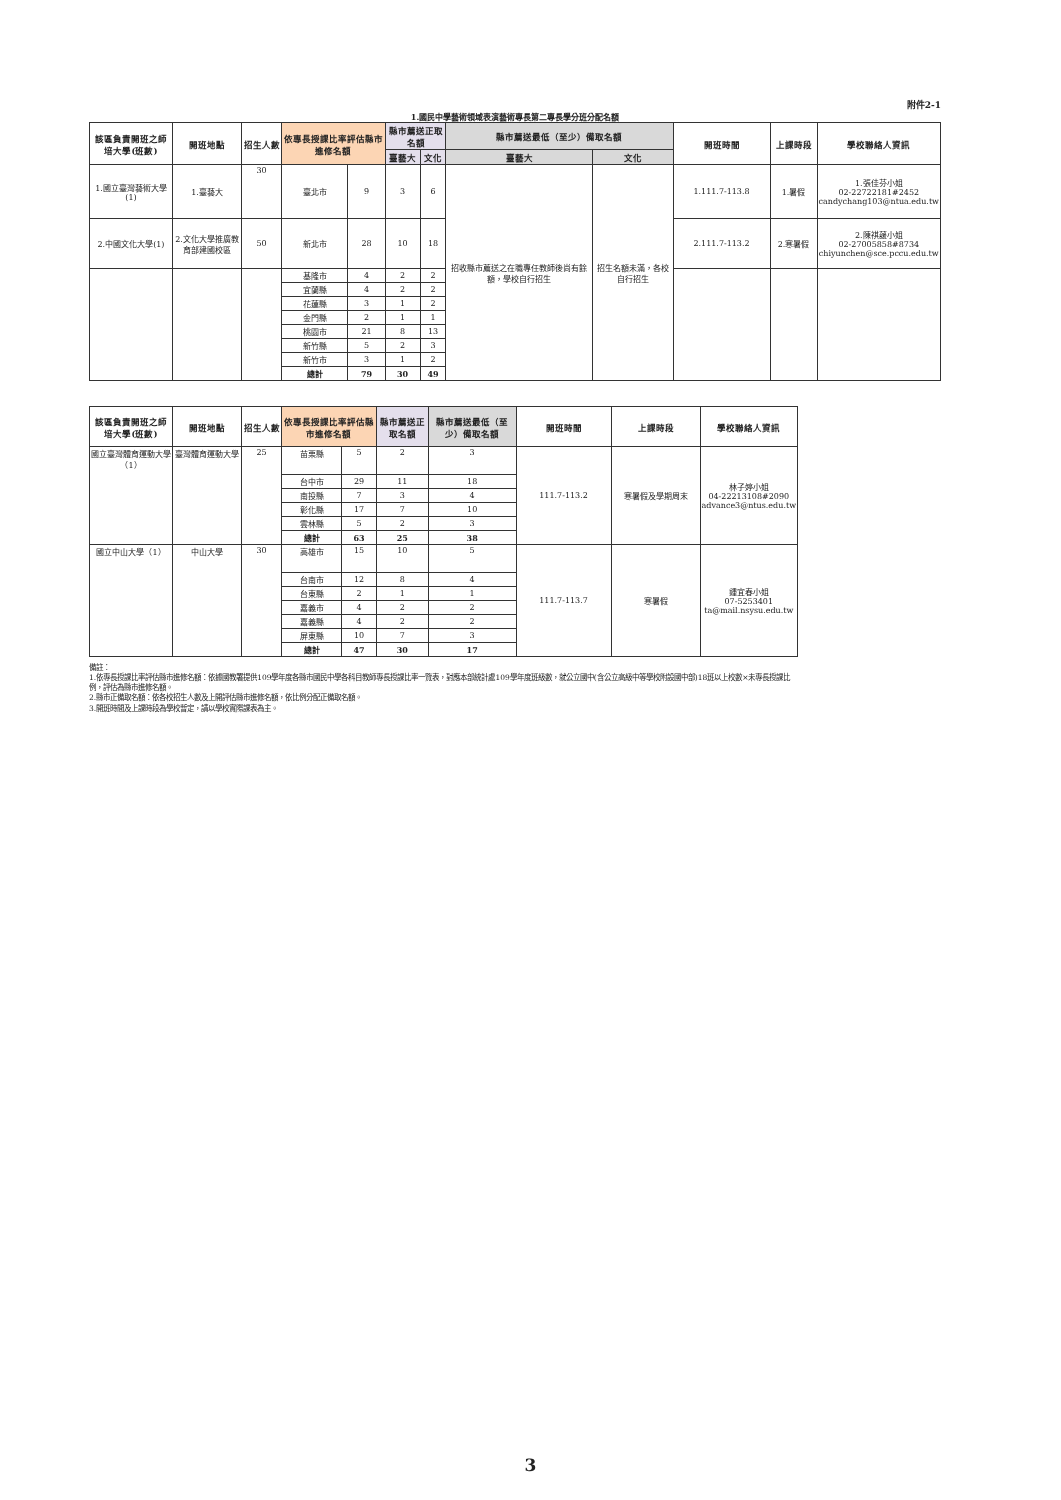附件2-1
1.國民中學藝術領域表演藝術專長第二專長學分班分配名額
| 該區負責開班之師培大學(班數) | 開班地點 | 招生人數 | 依專長授課比率評估縣市進修名額 | | 縣市薦送正取名額 | | 縣市薦送最低（至少）備取名額 | | 開班時間 | 上課時段 | 學校聯絡人資訊 |
| --- | --- | --- | --- | --- | --- | --- | --- | --- | --- | --- | --- |
| | | | | | 臺藝大 | 文化 | 臺藝大 | 文化 | | | |
| 1.國立臺灣藝術大學(1) | 1.臺藝大 | 30 | 臺北市 | 9 | 3 | 6 | 招收縣市薦送之在職專任教師後尚有餘額，學校自行招生 | 招生名額未滿，各校自行招生 | 1.111.7-113.8 | 1.暑假 | 1.張佳芬小姐 02-22722181#2452 candychang103@ntua.edu.tw |
| 2.中國文化大學(1) | 2.文化大學推廣教育部建國校區 | 50 | 新北市 | 28 | 10 | 18 | | | 2.111.7-113.2 | 2.寒暑假 | 2.陳祺蘐小姐 02-27005858#8734 chiyunchen@sce.pccu.edu.tw |
| | | | 基隆市 | 4 | 2 | 2 | | | | | |
| | | | 宜蘭縣 | 4 | 2 | 2 | | | | | |
| | | | 花蓮縣 | 3 | 1 | 2 | | | | | |
| | | | 金門縣 | 2 | 1 | 1 | | | | | |
| | | | 桃園市 | 21 | 8 | 13 | | | | | |
| | | | 新竹縣 | 5 | 2 | 3 | | | | | |
| | | | 新竹市 | 3 | 1 | 2 | | | | | |
| | | | 總計 | 79 | 30 | 49 | | | | | |
| 該區負責開班之師培大學(班數) | 開班地點 | 招生人數 | 依專長授課比率評估縣市進修名額 | | 縣市薦送正取名額 | 縣市薦送最低（至少）備取名額 | 開班時間 | 上課時段 | 學校聯絡人資訊 |
| --- | --- | --- | --- | --- | --- | --- | --- | --- | --- |
| 國立臺灣體育運動大學（1） | 臺灣體育運動大學 | 25 | 苗栗縣 | 5 | 2 | 3 | 111.7-113.2 | 寒暑假及學期周末 | 林子婷小姐 04-22213108#2090 advance3@ntus.edu.tw |
| | | | 台中市 | 29 | 11 | 18 | | | |
| | | | 南投縣 | 7 | 3 | 4 | | | |
| | | | 彰化縣 | 17 | 7 | 10 | | | |
| | | | 雲林縣 | 5 | 2 | 3 | | | |
| | | | 總計 | 63 | 25 | 38 | | | |
| 國立中山大學（1） | 中山大學 | 30 | 高雄市 | 15 | 10 | 5 | 111.7-113.7 | 寒暑假 | 鍾宜春小姐 07-5253401 ta@mail.nsysu.edu.tw |
| | | | 台南市 | 12 | 8 | 4 | | | |
| | | | 台東縣 | 2 | 1 | 1 | | | |
| | | | 嘉義市 | 4 | 2 | 2 | | | |
| | | | 嘉義縣 | 4 | 2 | 2 | | | |
| | | | 屏東縣 | 10 | 7 | 3 | | | |
| | | | 總計 | 47 | 30 | 17 | | | |
備註：
1.依專長授課比率評估縣市進修名額：依據國教署提供109學年度各縣市國民中學各科目教師專長授課比率一覽表，對應本部統計處109學年度班級數，就公立國中(含公立高級中等學校附設國中部)18班以上校數×未專長授課比例，評估為縣市進修名額。
2.縣市正備取名額：依各校招生人數及上開評估縣市進修名額，依比例分配正備取名額。
3.開班時間及上課時段為學校暫定，請以學校實際課表為主。
3